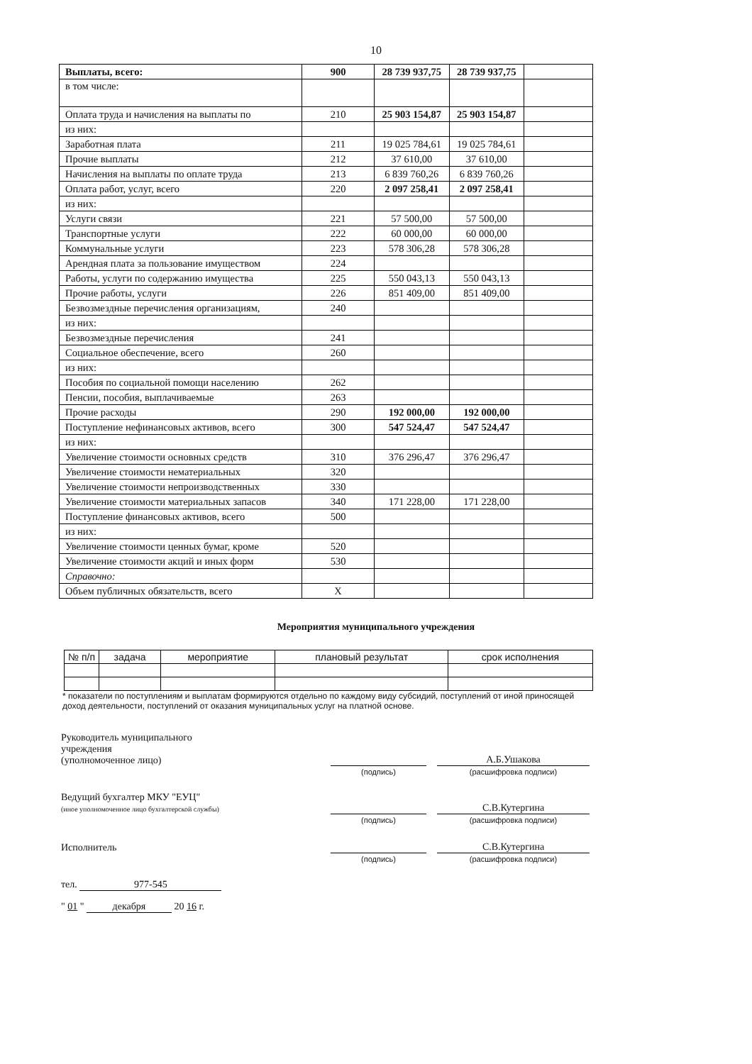10
| Выплаты, всего: | 900 | 28 739 937,75 | 28 739 937,75 | |
| в том числе: | | | | |
| Оплата труда и начисления на выплаты по | 210 | 25 903 154,87 | 25 903 154,87 | |
| из них: | | | | |
| Заработная плата | 211 | 19 025 784,61 | 19 025 784,61 | |
| Прочие выплаты | 212 | 37 610,00 | 37 610,00 | |
| Начисления на выплаты по оплате труда | 213 | 6 839 760,26 | 6 839 760,26 | |
| Оплата работ, услуг, всего | 220 | 2 097 258,41 | 2 097 258,41 | |
| из них: | | | | |
| Услуги связи | 221 | 57 500,00 | 57 500,00 | |
| Транспортные услуги | 222 | 60 000,00 | 60 000,00 | |
| Коммунальные услуги | 223 | 578 306,28 | 578 306,28 | |
| Арендная плата за пользование имуществом | 224 | | | |
| Работы, услуги по содержанию имущества | 225 | 550 043,13 | 550 043,13 | |
| Прочие работы, услуги | 226 | 851 409,00 | 851 409,00 | |
| Безвозмездные перечисления организациям, | 240 | | | |
| из них: | | | | |
| Безвозмездные перечисления | 241 | | | |
| Социальное обеспечение, всего | 260 | | | |
| из них: | | | | |
| Пособия по социальной помощи населению | 262 | | | |
| Пенсии, пособия, выплачиваемые | 263 | | | |
| Прочие расходы | 290 | 192 000,00 | 192 000,00 | |
| Поступление нефинансовых активов, всего | 300 | 547 524,47 | 547 524,47 | |
| из них: | | | | |
| Увеличение стоимости основных средств | 310 | 376 296,47 | 376 296,47 | |
| Увеличение стоимости нематериальных | 320 | | | |
| Увеличение стоимости непроизводственных | 330 | | | |
| Увеличение стоимости материальных запасов | 340 | 171 228,00 | 171 228,00 | |
| Поступление финансовых активов, всего | 500 | | | |
| из них: | | | | |
| Увеличение стоимости ценных бумаг, кроме | 520 | | | |
| Увеличение стоимости акций и иных форм | 530 | | | |
| Справочно: | | | | |
| Объем публичных обязательств, всего | X | | | |
Мероприятия муниципального учреждения
| № п/п | задача | мероприятие | плановый результат | срок исполнения |
| --- | --- | --- | --- | --- |
* показатели по поступлениям и выплатам формируются отдельно по каждому виду субсидий, поступлений от иной приносящей доход деятельности, поступлений от оказания муниципальных услуг на платной основе.
Руководитель муниципального
учреждения
(уполномоченное лицо)
А.Б.Ушакова
(подпись) (расшифровка подписи)
Ведущий бухгалтер МКУ "ЕУЦ"
(иное уполномоченное лицо бухгалтерской службы)
С.В.Кутергина
(подпись) (расшифровка подписи)
Исполнитель
С.В.Кутергина
(подпись) (расшифровка подписи)
тел. 977-545
" 01 " декабря 20 16 г.